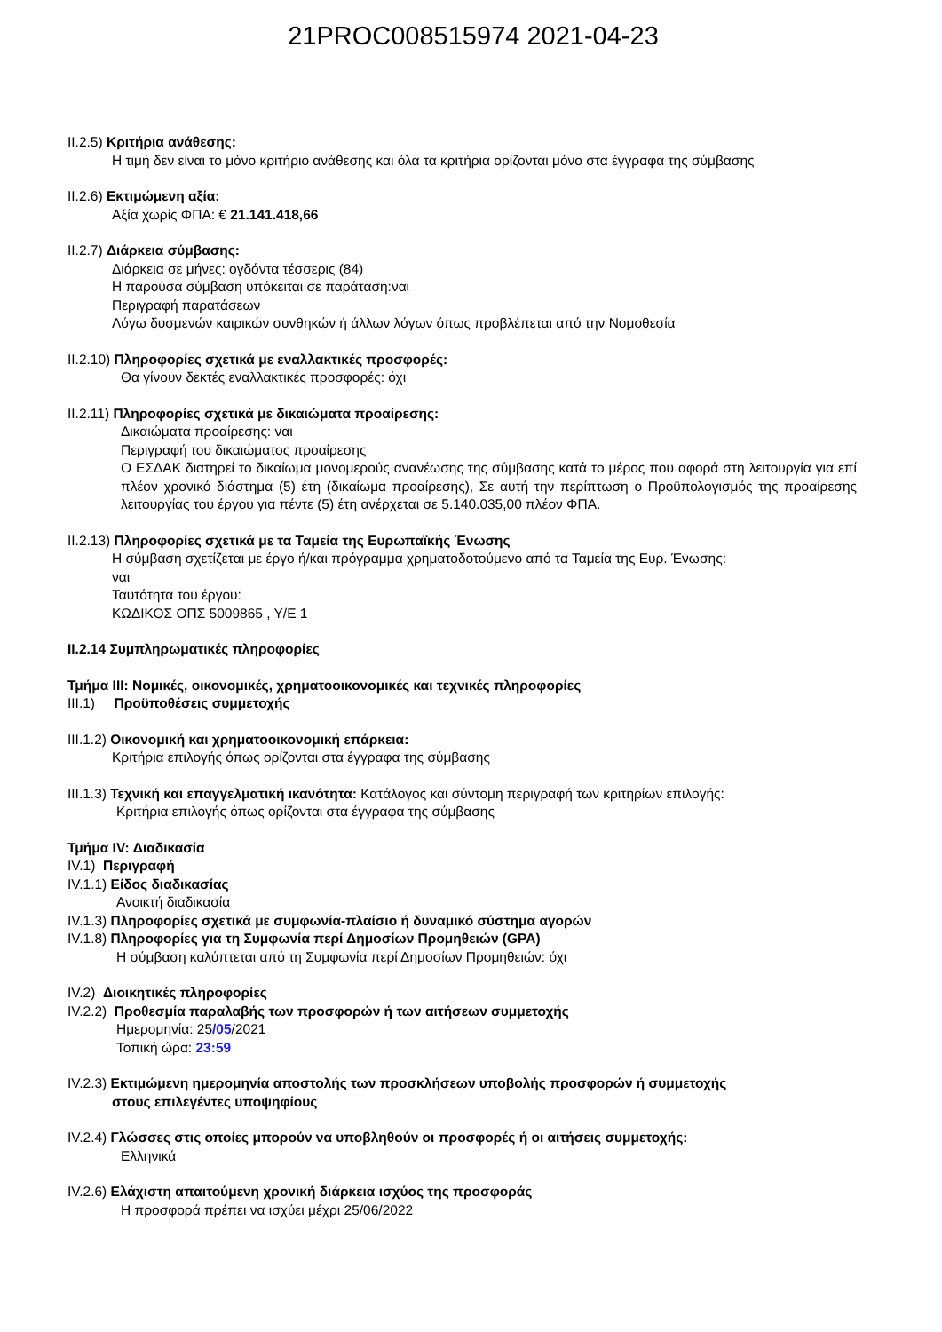21PROC008515974 2021-04-23
II.2.5) Κριτήρια ανάθεσης:
Η τιμή δεν είναι το μόνο κριτήριο ανάθεσης και όλα τα κριτήρια ορίζονται μόνο στα έγγραφα της σύμβασης
II.2.6) Εκτιμώμενη αξία:
Αξία χωρίς ΦΠΑ: € 21.141.418,66
II.2.7) Διάρκεια σύμβασης:
Διάρκεια σε μήνες: ογδόντα τέσσερις (84)
Η παρούσα σύμβαση υπόκειται σε παράταση:ναι
Περιγραφή παρατάσεων
Λόγω δυσμενών καιρικών συνθηκών ή άλλων λόγων όπως προβλέπεται από την Νομοθεσία
II.2.10) Πληροφορίες σχετικά με εναλλακτικές προσφορές:
Θα γίνουν δεκτές εναλλακτικές προσφορές: όχι
II.2.11) Πληροφορίες σχετικά με δικαιώματα προαίρεσης:
Δικαιώματα προαίρεσης: ναι
Περιγραφή του δικαιώματος προαίρεσης
Ο ΕΣΔΑΚ διατηρεί το δικαίωμα μονομερούς ανανέωσης της σύμβασης κατά το μέρος που αφορά στη λειτουργία για επί πλέον χρονικό διάστημα (5) έτη (δικαίωμα προαίρεσης), Σε αυτή την περίπτωση ο Προϋπολογισμός της προαίρεσης λειτουργίας του έργου για πέντε (5) έτη ανέρχεται σε 5.140.035,00 πλέον ΦΠΑ.
II.2.13) Πληροφορίες σχετικά με τα Ταμεία της Ευρωπαϊκής Ένωσης
Η σύμβαση σχετίζεται με έργο ή/και πρόγραμμα χρηματοδοτούμενο από τα Ταμεία της Ευρ. Ένωσης:
ναι
Ταυτότητα του έργου:
ΚΩΔΙΚΟΣ ΟΠΣ 5009865 , Υ/Ε 1
II.2.14 Συμπληρωματικές πληροφορίες
Τμήμα III: Νομικές, οικονομικές, χρηματοοικονομικές και τεχνικές πληροφορίες
III.1) Προϋποθέσεις συμμετοχής
III.1.2) Οικονομική και χρηματοοικονομική επάρκεια:
Κριτήρια επιλογής όπως ορίζονται στα έγγραφα της σύμβασης
III.1.3) Τεχνική και επαγγελματική ικανότητα: Κατάλογος και σύντομη περιγραφή των κριτηρίων επιλογής:
Κριτήρια επιλογής όπως ορίζονται στα έγγραφα της σύμβασης
Τμήμα IV: Διαδικασία
IV.1) Περιγραφή
IV.1.1) Είδος διαδικασίας
Ανοικτή διαδικασία
IV.1.3) Πληροφορίες σχετικά με συμφωνία-πλαίσιο ή δυναμικό σύστημα αγορών
IV.1.8) Πληροφορίες για τη Συμφωνία περί Δημοσίων Προμηθειών (GPA)
Η σύμβαση καλύπτεται από τη Συμφωνία περί Δημοσίων Προμηθειών: όχι
IV.2) Διοικητικές πληροφορίες
IV.2.2) Προθεσμία παραλαβής των προσφορών ή των αιτήσεων συμμετοχής
Ημερομηνία: 25/05/2021
Τοπική ώρα: 23:59
IV.2.3) Εκτιμώμενη ημερομηνία αποστολής των προσκλήσεων υποβολής προσφορών ή συμμετοχής
στους επιλεγέντες υποψηφίους
IV.2.4) Γλώσσες στις οποίες μπορούν να υποβληθούν οι προσφορές ή οι αιτήσεις συμμετοχής:
Ελληνικά
IV.2.6) Ελάχιστη απαιτούμενη χρονική διάρκεια ισχύος της προσφοράς
Η προσφορά πρέπει να ισχύει μέχρι 25/06/2022